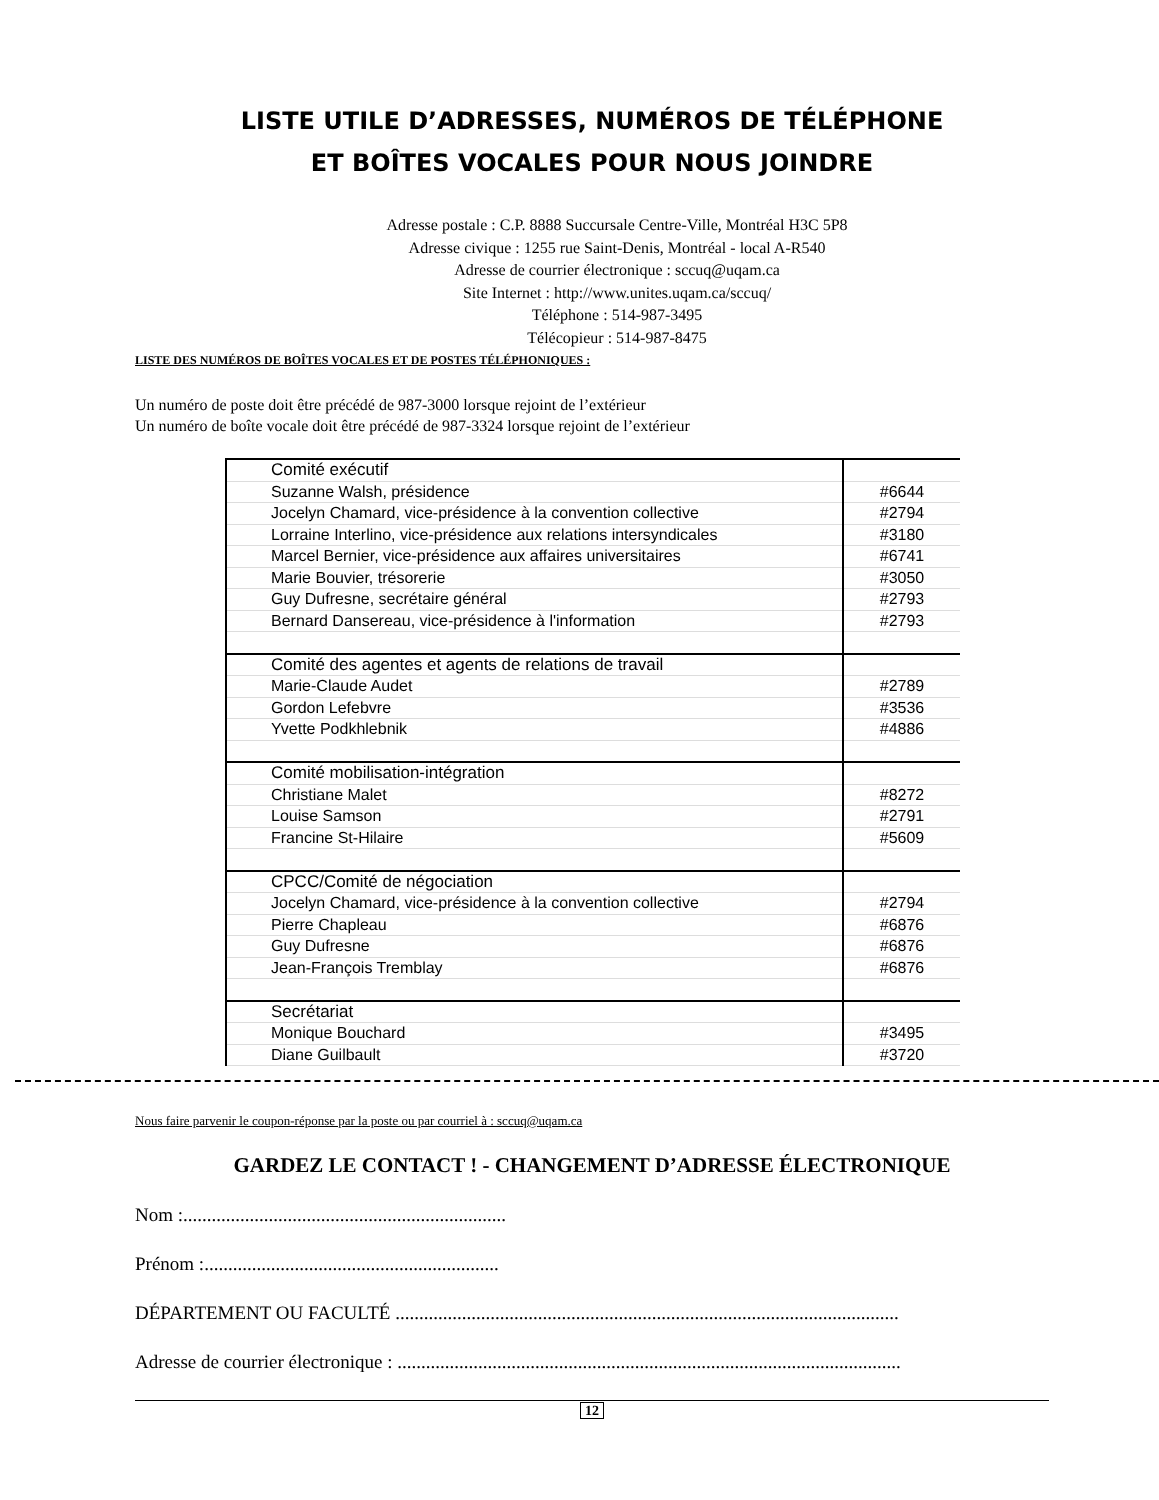LISTE UTILE D’ADRESSES, NUMÉROS DE TÉLÉPHONE
ET BOÎTES VOCALES POUR NOUS JOINDRE
Adresse postale : C.P. 8888 Succursale Centre-Ville, Montréal H3C 5P8
Adresse civique : 1255 rue Saint-Denis, Montréal - local A-R540
Adresse de courrier électronique : sccuq@uqam.ca
Site Internet : http://www.unites.uqam.ca/sccuq/
Téléphone : 514-987-3495
Télécopieur : 514-987-8475
LISTE DES NUMÉROS DE BOÎTES VOCALES ET DE POSTES TÉLÉPHONIQUES :
Un numéro de poste doit être précédé de 987-3000 lorsque rejoint de l’extérieur
Un numéro de boîte vocale doit être précédé de 987-3324 lorsque rejoint de l’extérieur
| | Comité exécutif | |
| | Suzanne Walsh, présidence | #6644 |
| | Jocelyn Chamard, vice-présidence à la convention collective | #2794 |
| | Lorraine Interlino, vice-présidence aux relations intersyndicales | #3180 |
| | Marcel Bernier, vice-présidence aux affaires universitaires | #6741 |
| | Marie Bouvier, trésorerie | #3050 |
| | Guy Dufresne, secrétaire général | #2793 |
| | Bernard Dansereau, vice-présidence à l'information | #2793 |
| | Comité des agentes et agents de relations de travail | |
| | Marie-Claude Audet | #2789 |
| | Gordon Lefebvre | #3536 |
| | Yvette Podkhlebnik | #4886 |
| | Comité mobilisation-intégration | |
| | Christiane Malet | #8272 |
| | Louise Samson | #2791 |
| | Francine St-Hilaire | #5609 |
| | CPCC/Comité de négociation | |
| | Jocelyn Chamard, vice-présidence à la convention collective | #2794 |
| | Pierre Chapleau | #6876 |
| | Guy Dufresne | #6876 |
| | Jean-François Tremblay | #6876 |
| | Secrétariat | |
| | Monique Bouchard | #3495 |
| | Diane Guilbault | #3720 |
Nous faire parvenir le coupon-réponse par la poste ou par courriel à : sccuq@uqam.ca
GARDEZ LE CONTACT ! - CHANGEMENT D’ADRESSE ÉLECTRONIQUE
Nom :....................................................................
Prénom :..............................................................
DÉPARTEMENT OU FACULTÉ ..........................................................................................................
Adresse de courrier électronique : ..........................................................................................................
12